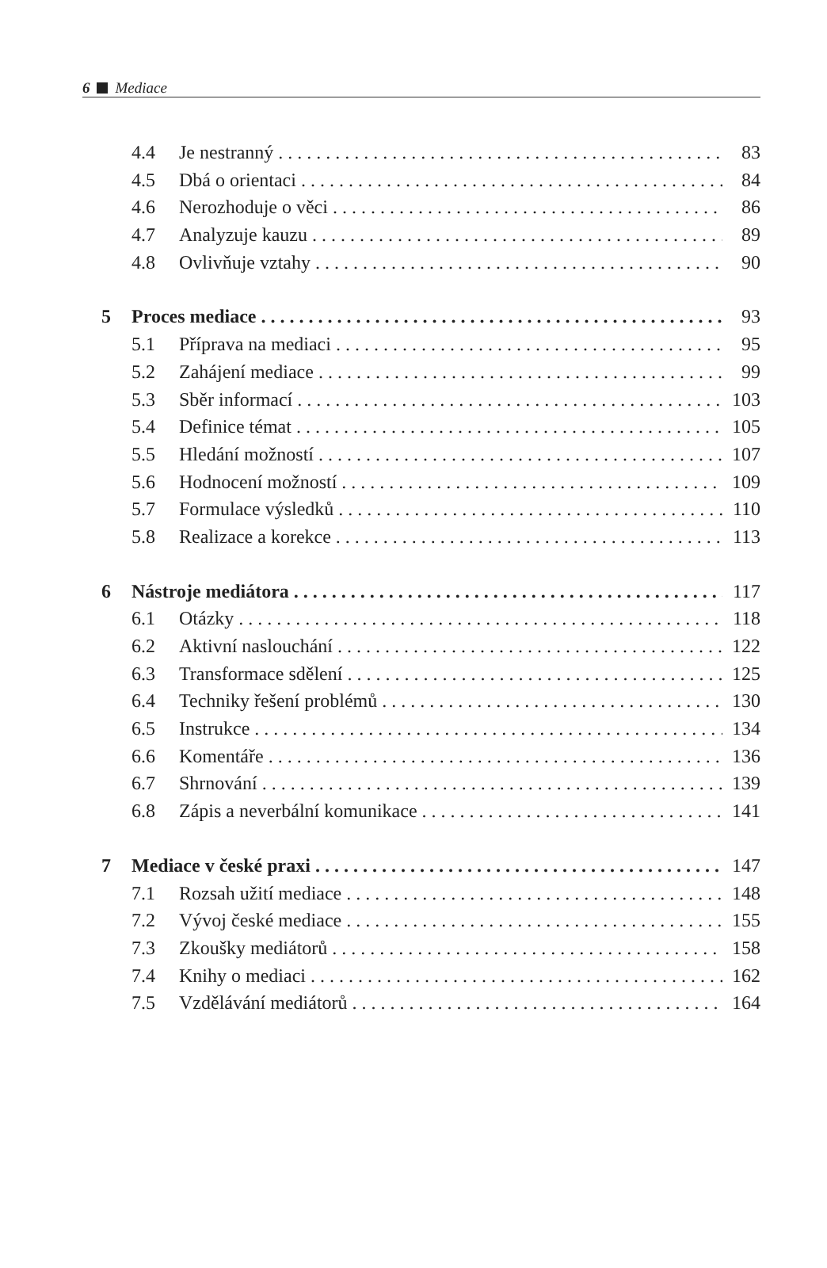6 Mediace
4.4 Je nestranný 83
4.5 Dbá o orientaci 84
4.6 Nerozhoduje o věci 86
4.7 Analyzuje kauzu 89
4.8 Ovlivňuje vztahy 90
5 Proces mediace 93
5.1 Příprava na mediaci 95
5.2 Zahájení mediace 99
5.3 Sběr informací 103
5.4 Definice témat 105
5.5 Hledání možností 107
5.6 Hodnocení možností 109
5.7 Formulace výsledků 110
5.8 Realizace a korekce 113
6 Nástroje mediátora 117
6.1 Otázky 118
6.2 Aktivní naslouchání 122
6.3 Transformace sdělení 125
6.4 Techniky řešení problémů 130
6.5 Instrukce 134
6.6 Komentáře 136
6.7 Shrnování 139
6.8 Zápis a neverbální komunikace 141
7 Mediace v české praxi 147
7.1 Rozsah užití mediace 148
7.2 Vývoj české mediace 155
7.3 Zkoušky mediátorů 158
7.4 Knihy o mediaci 162
7.5 Vzdělávání mediátorů 164